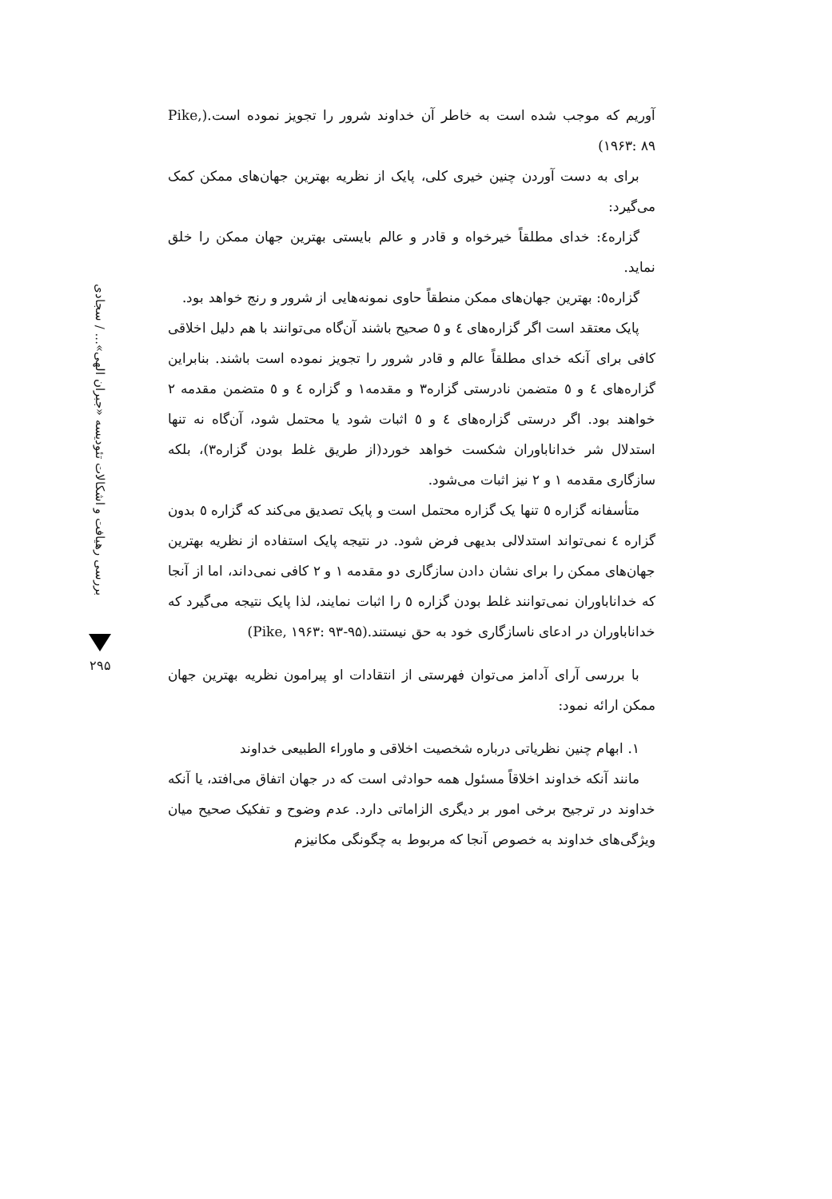بررسی رهیافت و اشکالات تئودیسه «جبران الهی»... / سجادی
۲۹۵
آوریم که موجب شده است به خاطر آن خداوند شرور را تجویز نموده است.(Pike, ۱۹۶۳: ۸۹)
برای به دست آوردن چنین خیری کلی، پایک از نظریه بهترین جهان‌های ممکن کمک می‌گیرد:
گزاره٤: خدای مطلقاً خیرخواه و قادر و عالم بایستی بهترین جهان ممکن را خلق نماید.
گزاره٥: بهترین جهان‌های ممکن منطقاً حاوی نمونه‌هایی از شرور و رنج خواهد بود.
پایک معتقد است اگر گزاره‌های ٤ و ٥ صحیح باشند آن‌گاه می‌توانند با هم دلیل اخلاقی کافی برای آنکه خدای مطلقاً عالم و قادر شرور را تجویز نموده است باشند. بنابراین گزاره‌های ٤ و ٥ متضمن نادرستی گزاره۳ و مقدمه۱ و گزاره ٤ و ٥ متضمن مقدمه ۲ خواهند بود. اگر درستی گزاره‌های ٤ و ٥ اثبات شود یا محتمل شود، آن‌گاه نه تنها استدلال شر خداناباوران شکست خواهد خورد(از طریق غلط بودن گزاره۳)، بلکه سازگاری مقدمه ۱ و ۲ نیز اثبات می‌شود.
متأسفانه گزاره ٥ تنها یک گزاره محتمل است و پایک تصدیق می‌کند که گزاره ٥ بدون گزاره ٤ نمی‌تواند استدلالی بدیهی فرض شود. در نتیجه پایک استفاده از نظریه بهترین جهان‌های ممکن را برای نشان دادن سازگاری دو مقدمه ۱ و ۲ کافی نمی‌داند، اما از آنجا که خداناباوران نمی‌توانند غلط بودن گزاره ٥ را اثبات نمایند، لذا پایک نتیجه می‌گیرد که خداناباوران در ادعای ناسازگاری خود به حق نیستند.(Pike, ۱۹۶۳: ۹۳-۹۵)
با بررسی آرای آدامز می‌توان فهرستی از انتقادات او پیرامون نظریه بهترین جهان ممکن ارائه نمود:
۱. ابهام چنین نظریاتی درباره شخصیت اخلاقی و ماوراء الطبیعی خداوند
مانند آنکه خداوند اخلاقاً مسئول همه حوادثی است که در جهان اتفاق می‌افتد، یا آنکه خداوند در ترجیح برخی امور بر دیگری الزاماتی دارد. عدم وضوح و تفکیک صحیح میان ویژگی‌های خداوند به خصوص آنجا که مربوط به چگونگی مکانیزم